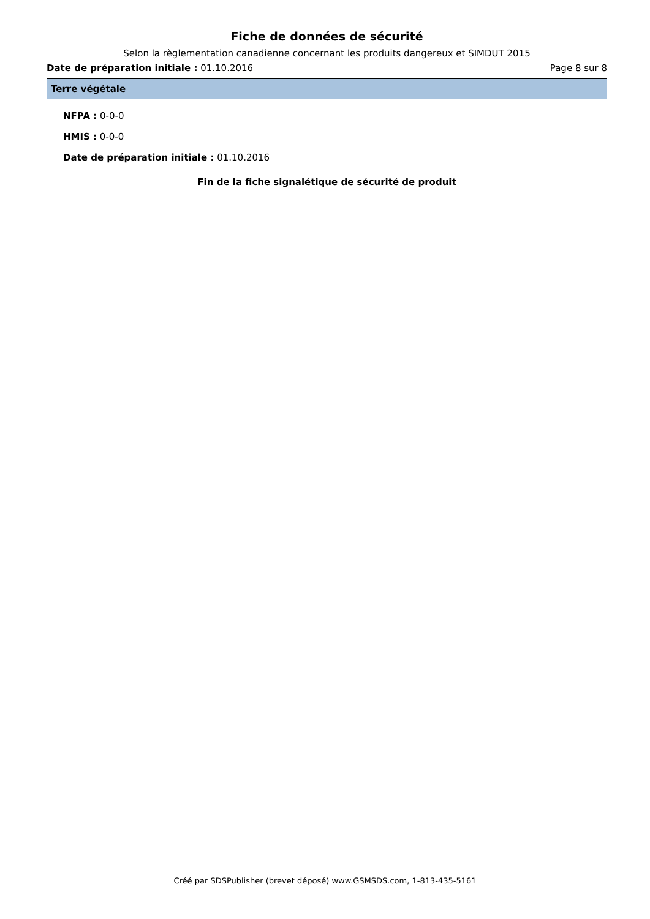Fiche de données de sécurité
Selon la règlementation canadienne concernant les produits dangereux et SIMDUT 2015
Date de préparation initiale : 01.10.2016 Page 8 sur 8
Terre végétale
NFPA : 0-0-0
HMIS : 0-0-0
Date de préparation initiale : 01.10.2016
Fin de la fiche signalétique de sécurité de produit
Créé par SDSPublisher (brevet déposé) www.GSMSDS.com, 1-813-435-5161